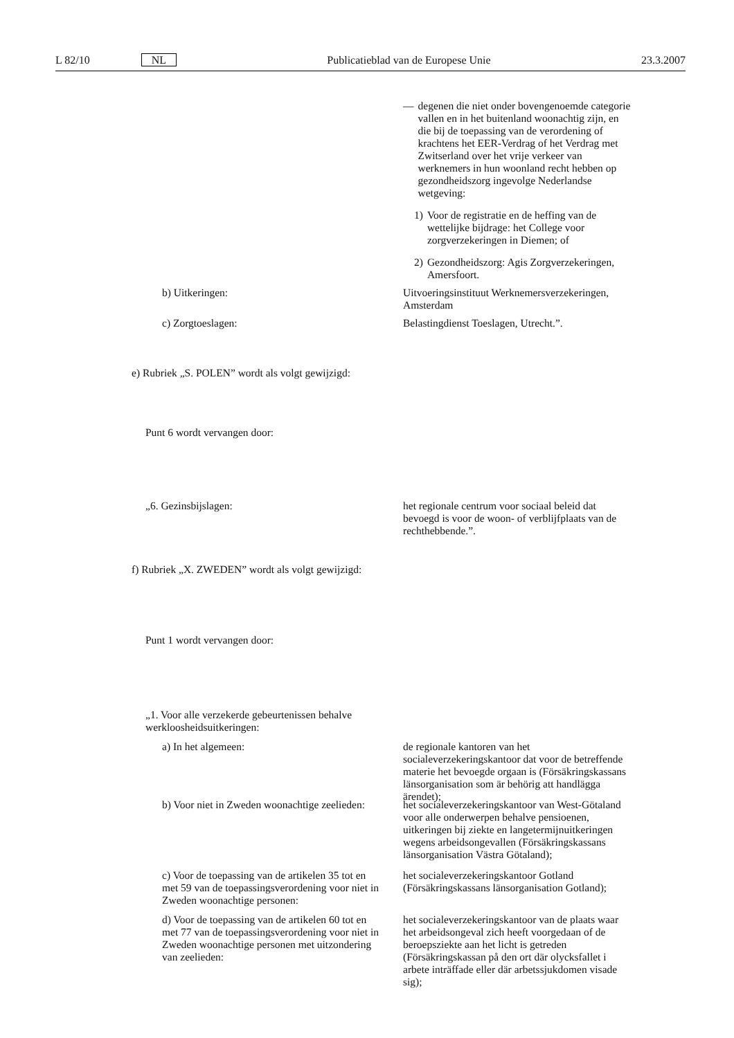L 82/10 NL Publicatieblad van de Europese Unie 23.3.2007
— degenen die niet onder bovengenoemde categorie vallen en in het buitenland woonachtig zijn, en die bij de toepassing van de verordening of krachtens het EER-Verdrag of het Verdrag met Zwitserland over het vrije verkeer van werknemers in hun woonland recht hebben op gezondheidszorg ingevolge Nederlandse wetgeving:
1) Voor de registratie en de heffing van de wettelijke bijdrage: het College voor zorgverzekeringen in Diemen; of
2) Gezondheidszorg: Agis Zorgverzekeringen, Amersfoort.
b) Uitkeringen:
Uitvoeringsinstituut Werknemersverzekeringen, Amsterdam
c) Zorgtoeslagen:
Belastingdienst Toeslagen, Utrecht.”.
e) Rubriek „S. POLEN” wordt als volgt gewijzigd:
Punt 6 wordt vervangen door:
„6. Gezinsbijslagen:
het regionale centrum voor sociaal beleid dat bevoegd is voor de woon- of verblijfplaats van de rechthebbende.”.
f) Rubriek „X. ZWEDEN” wordt als volgt gewijzigd:
Punt 1 wordt vervangen door:
„1. Voor alle verzekerde gebeurtenissen behalve werkloosheidsuitkeringen:
a) In het algemeen:
de regionale kantoren van het socialeverzekeringskantoor dat voor de betreffende materie het bevoegde orgaan is (Försäkringskassans länsorganisation som är behörig att handlägga ärendet);
b) Voor niet in Zweden woonachtige zeelieden:
het socialeverzekeringskantoor van West-Götaland voor alle onderwerpen behalve pensioenen, uitkeringen bij ziekte en langetermijnuitkeringen wegens arbeidsongevallen (Försäkringskassans länsorganisation Västra Götaland);
c) Voor de toepassing van de artikelen 35 tot en met 59 van de toepassingsverordening voor niet in Zweden woonachtige personen:
het socialeverzekeringskantoor Gotland (Försäkringskassans länsorganisation Gotland);
d) Voor de toepassing van de artikelen 60 tot en met 77 van de toepassingsverordening voor niet in Zweden woonachtige personen met uitzondering van zeelieden:
het socialeverzekeringskantoor van de plaats waar het arbeidsongeval zich heeft voorgedaan of de beroepsziekte aan het licht is getreden (Försäkringskassan på den ort där olycksfallet i arbete inträffade eller där arbetssjukdomen visade sig);